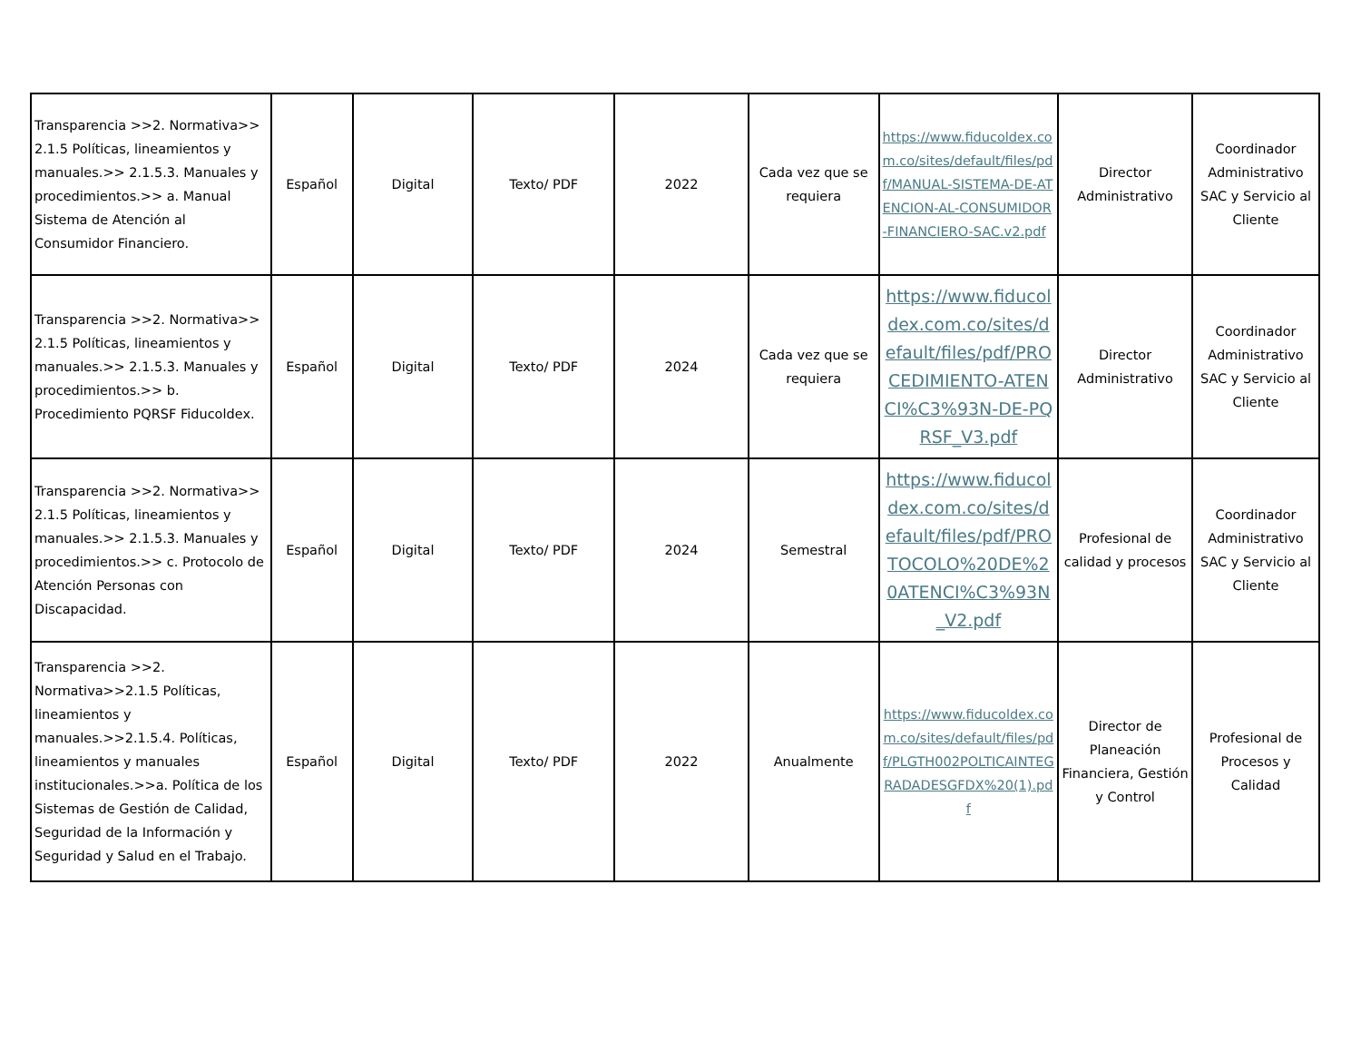| Transparencia >>2. Normativa>> 2.1.5 Políticas, lineamientos y manuales.>> 2.1.5.3. Manuales y procedimientos.>> a. Manual Sistema de Atención al Consumidor Financiero. | Español | Digital | Texto/ PDF | 2022 | Cada vez que se requiera | https://www.fiducoldex.com.co/sites/default/files/pdf/MANUAL-SISTEMA-DE-ATENCION-AL-CONSUMIDOR-FINANCIERO-SAC.v2.pdf | Director Administrativo | Coordinador Administrativo SAC y Servicio al Cliente |
| Transparencia >>2. Normativa>> 2.1.5 Políticas, lineamientos y manuales.>> 2.1.5.3. Manuales y procedimientos.>> b. Procedimiento PQRSF Fiducoldex. | Español | Digital | Texto/ PDF | 2024 | Cada vez que se requiera | https://www.fiducoldex.com.co/sites/default/files/pdf/PROCEDIMIENTO-ATENCI%C3%93N-DE-PQRSF_V3.pdf | Director Administrativo | Coordinador Administrativo SAC y Servicio al Cliente |
| Transparencia >>2. Normativa>> 2.1.5 Políticas, lineamientos y manuales.>> 2.1.5.3. Manuales y procedimientos.>> c. Protocolo de Atención Personas con Discapacidad. | Español | Digital | Texto/ PDF | 2024 | Semestral | https://www.fiducoldex.com.co/sites/default/files/pdf/PROTOCOLO%20DE%20ATENCI%C3%93N_V2.pdf | Profesional de calidad y procesos | Coordinador Administrativo SAC y Servicio al Cliente |
| Transparencia >>2. Normativa>>2.1.5 Políticas, lineamientos y manuales.>>2.1.5.4. Políticas, lineamientos y manuales institucionales.>>a. Política de los Sistemas de Gestión de Calidad, Seguridad de la Información y Seguridad y Salud en el Trabajo. | Español | Digital | Texto/ PDF | 2022 | Anualmente | https://www.fiducoldex.com.co/sites/default/files/pdf/PLGTH002POLTICAINTEGRADADESGFDX%20(1).pdf | Director de Planeación Financiera, Gestión y Control | Profesional de Procesos y Calidad |